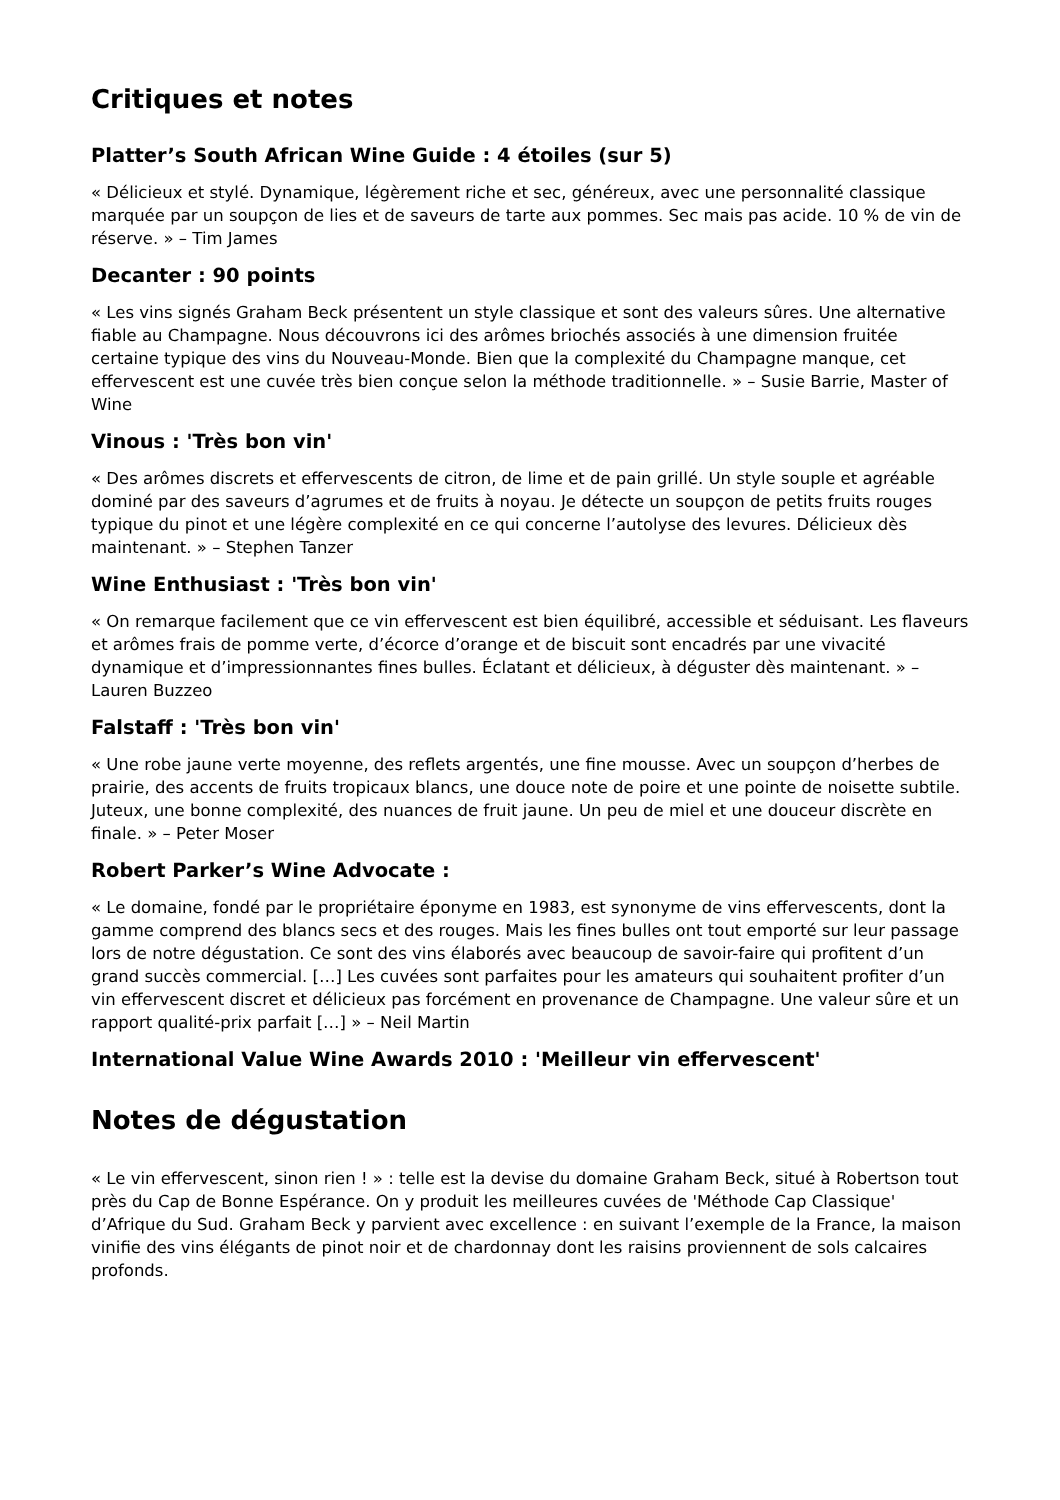Critiques et notes
Platter’s South African Wine Guide : 4 étoiles (sur 5)
« Délicieux et stylé. Dynamique, légèrement riche et sec, généreux, avec une personnalité classique marquée par un soupçon de lies et de saveurs de tarte aux pommes. Sec mais pas acide. 10 % de vin de réserve. » – Tim James
Decanter : 90 points
« Les vins signés Graham Beck présentent un style classique et sont des valeurs sûres. Une alternative fiable au Champagne. Nous découvrons ici des arômes briochés associés à une dimension fruitée certaine typique des vins du Nouveau-Monde. Bien que la complexité du Champagne manque, cet effervescent est une cuvée très bien conçue selon la méthode traditionnelle. » – Susie Barrie, Master of Wine
Vinous : 'Très bon vin'
« Des arômes discrets et effervescents de citron, de lime et de pain grillé. Un style souple et agréable dominé par des saveurs d’agrumes et de fruits à noyau. Je détecte un soupçon de petits fruits rouges typique du pinot et une légère complexité en ce qui concerne l’autolyse des levures. Délicieux dès maintenant. » – Stephen Tanzer
Wine Enthusiast : 'Très bon vin'
« On remarque facilement que ce vin effervescent est bien équilibré, accessible et séduisant. Les flaveurs et arômes frais de pomme verte, d’écorce d’orange et de biscuit sont encadrés par une vivacité dynamique et d’impressionnantes fines bulles. Éclatant et délicieux, à déguster dès maintenant. » – Lauren Buzzeo
Falstaff : 'Très bon vin'
« Une robe jaune verte moyenne, des reflets argentés, une fine mousse. Avec un soupçon d’herbes de prairie, des accents de fruits tropicaux blancs, une douce note de poire et une pointe de noisette subtile. Juteux, une bonne complexité, des nuances de fruit jaune. Un peu de miel et une douceur discrète en finale. » – Peter Moser
Robert Parker’s Wine Advocate :
« Le domaine, fondé par le propriétaire éponyme en 1983, est synonyme de vins effervescents, dont la gamme comprend des blancs secs et des rouges. Mais les fines bulles ont tout emporté sur leur passage lors de notre dégustation. Ce sont des vins élaborés avec beaucoup de savoir-faire qui profitent d’un grand succès commercial. […] Les cuvées sont parfaites pour les amateurs qui souhaitent profiter d’un vin effervescent discret et délicieux pas forcément en provenance de Champagne. Une valeur sûre et un rapport qualité-prix parfait […] » – Neil Martin
International Value Wine Awards 2010 : 'Meilleur vin effervescent'
Notes de dégustation
« Le vin effervescent, sinon rien ! » : telle est la devise du domaine Graham Beck, situé à Robertson tout près du Cap de Bonne Espérance. On y produit les meilleures cuvées de 'Méthode Cap Classique' d’Afrique du Sud. Graham Beck y parvient avec excellence : en suivant l’exemple de la France, la maison vinifie des vins élégants de pinot noir et de chardonnay dont les raisins proviennent de sols calcaires profonds.